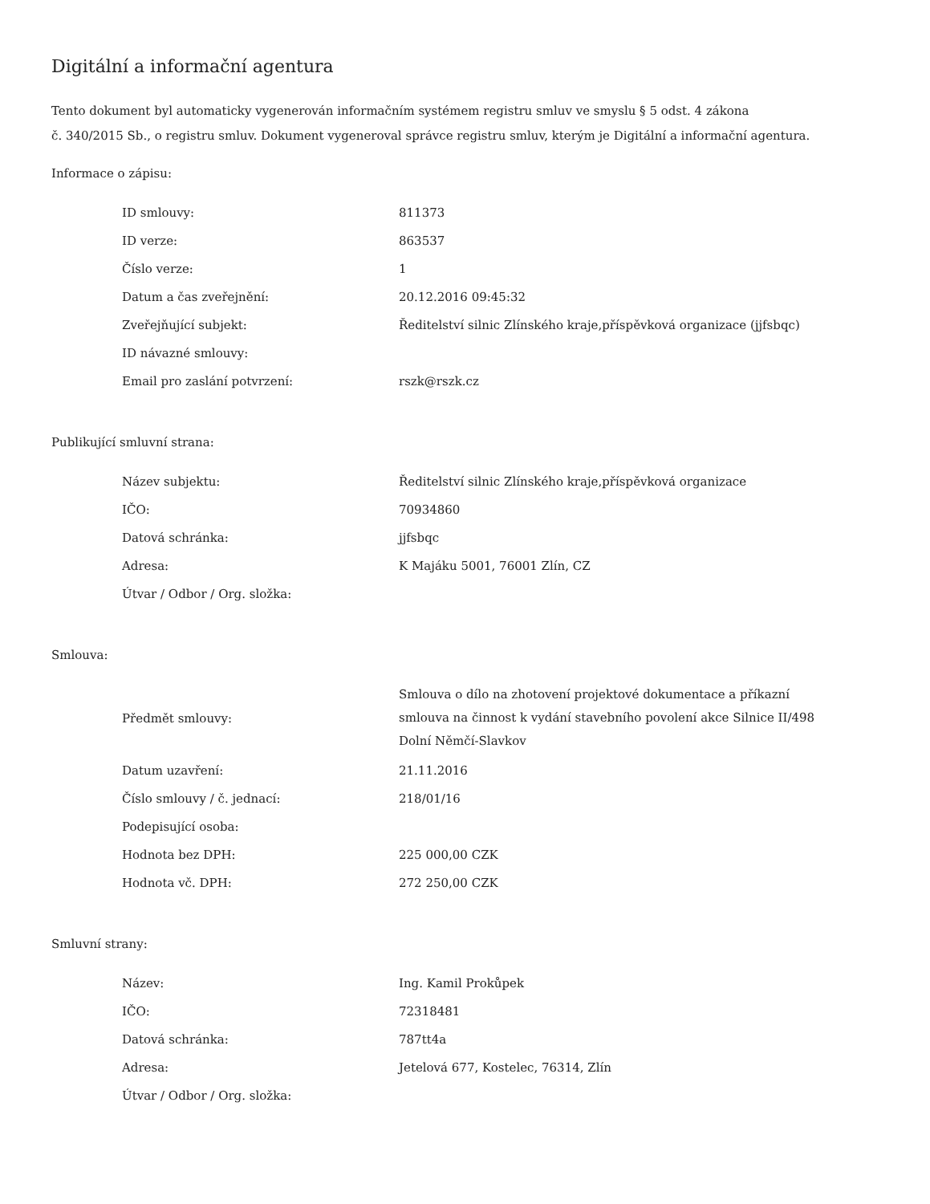Digitální a informační agentura
Tento dokument byl automaticky vygenerován informačním systémem registru smluv ve smyslu § 5 odst. 4 zákona
č. 340/2015 Sb., o registru smluv. Dokument vygeneroval správce registru smluv, kterým je Digitální a informační agentura.
Informace o zápisu:
| ID smlouvy: | 811373 |
| ID verze: | 863537 |
| Číslo verze: | 1 |
| Datum a čas zveřejnění: | 20.12.2016 09:45:32 |
| Zveřejňující subjekt: | Ředitelství silnic Zlínského kraje,příspěvková organizace (jjfsbqc) |
| ID návazné smlouvy: | |
| Email pro zaslání potvrzení: | rszk@rszk.cz |
Publikující smluvní strana:
| Název subjektu: | Ředitelství silnic Zlínského kraje,příspěvková organizace |
| IČO: | 70934860 |
| Datová schránka: | jjfsbqc |
| Adresa: | K Majáku 5001, 76001 Zlín, CZ |
| Útvar / Odbor / Org. složka: | |
Smlouva:
| Předmět smlouvy: | Smlouva o dílo na zhotovení projektové dokumentace a příkazní smlouva na činnost k vydání stavebního povolení akce Silnice II/498 Dolní Němčí-Slavkov |
| Datum uzavření: | 21.11.2016 |
| Číslo smlouvy / č. jednací: | 218/01/16 |
| Podepisující osoba: | |
| Hodnota bez DPH: | 225 000,00 CZK |
| Hodnota vč. DPH: | 272 250,00 CZK |
Smluvní strany:
| Název: | Ing. Kamil Prokůpek |
| IČO: | 72318481 |
| Datová schránka: | 787tt4a |
| Adresa: | Jetelová 677, Kostelec, 76314, Zlín |
| Útvar / Odbor / Org. složka: | |